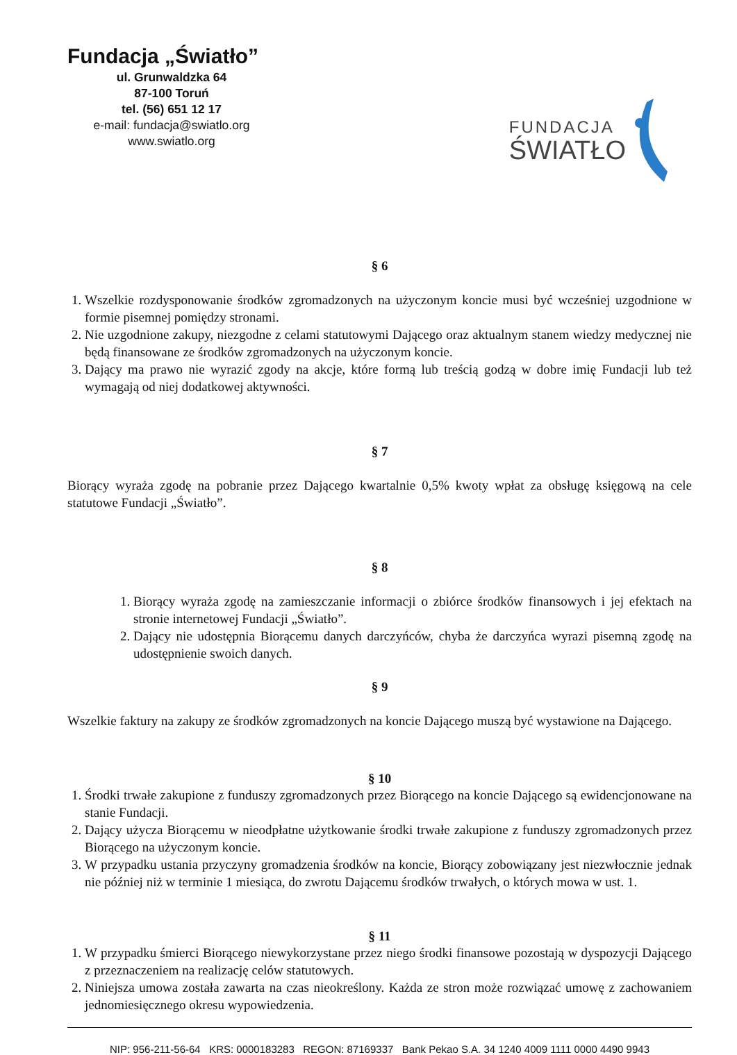Fundacja „Światło”
ul. Grunwaldzka 64
87-100 Toruń
tel. (56) 651 12 17
e-mail: fundacja@swiatlo.org
www.swiatlo.org
FUNDACJA
ŚWIATŁO
§ 6
1. Wszelkie rozdysponowanie środków zgromadzonych na użyczonym koncie musi być wcześniej uzgodnione w formie pisemnej pomiędzy stronami.
2. Nie uzgodnione zakupy, niezgodne z celami statutowymi Dającego oraz aktualnym stanem wiedzy medycznej nie będą finansowane ze środków zgromadzonych na użyczonym koncie.
3. Dający ma prawo nie wyrazić zgody na akcje, które formą lub treścią godzą w dobre imię Fundacji lub też wymagają od niej dodatkowej aktywności.
§ 7
Biorący wyraża zgodę na pobranie przez Dającego kwartalnie 0,5% kwoty wpłat za obsługę księgową na cele statutowe Fundacji „Światło”.
§ 8
1. Biorący wyraża zgodę na zamieszczanie informacji o zbiórce środków finansowych i jej efektach na stronie internetowej Fundacji „Światło”.
2. Dający nie udostępnia Biorącemu danych darczyńców, chyba że darczyńca wyrazi pisemną zgodę na udostępnienie swoich danych.
§ 9
Wszelkie faktury na zakupy ze środków zgromadzonych na koncie Dającego muszą być wystawione na Dającego.
§ 10
1. Środki trwałe zakupione z funduszy zgromadzonych przez Biorącego na koncie Dającego są ewidencjonowane na stanie Fundacji.
2. Dający użycza Biorącemu w nieodpłatne użytkowanie środki trwałe zakupione z funduszy zgromadzonych przez Biorącego na użyczonym koncie.
3. W przypadku ustania przyczyny gromadzenia środków na koncie, Biorący zobowiązany jest niezwłocznie jednak nie później niż w terminie 1 miesiąca, do zwrotu Dającemu środków trwałych, o których mowa w ust. 1.
§ 11
1. W przypadku śmierci Biorącego niewykorzystane przez niego środki finansowe pozostają w dyspozycji Dającego z przeznaczeniem na realizację celów statutowych.
2. Niniejsza umowa została zawarta na czas nieokreślony. Każda ze stron może rozwiązać umowę z zachowaniem jednomiesięcznego okresu wypowiedzenia.
NIP: 956-211-56-64 KRS: 0000183283 REGON: 87169337 Bank Pekao S.A. 34 1240 4009 1111 0000 4490 9943